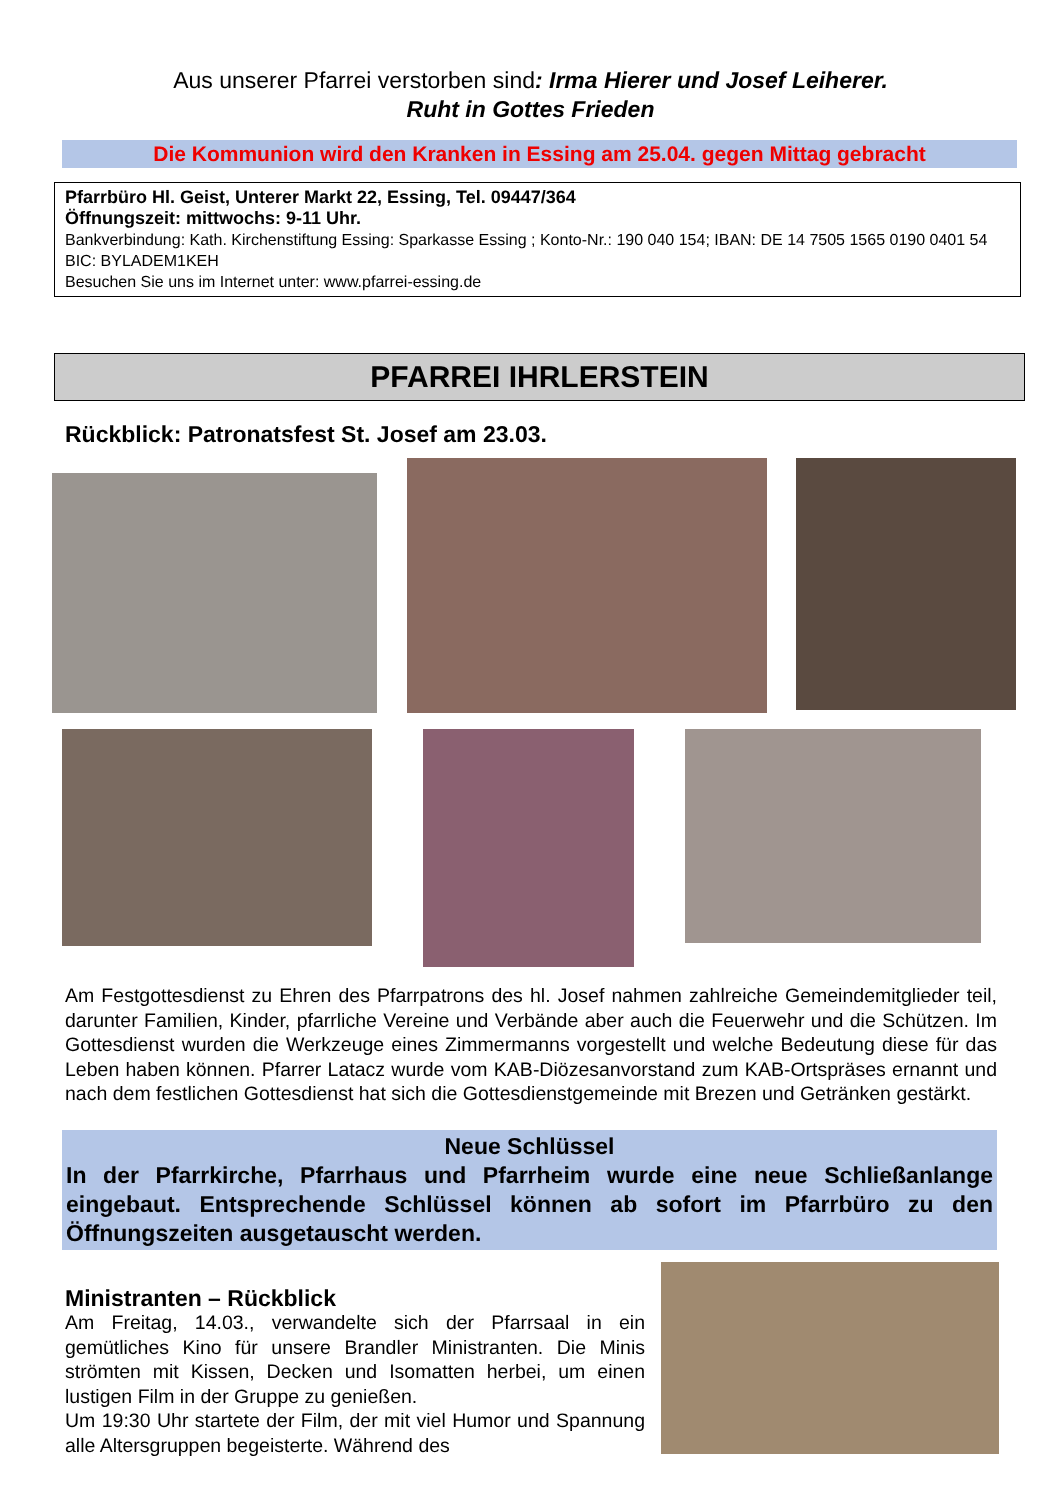Aus unserer Pfarrei verstorben sind: Irma Hierer und Josef Leiherer.
Ruht in Gottes Frieden
Die Kommunion wird den Kranken in Essing am 25.04. gegen Mittag gebracht
Pfarrbüro Hl. Geist, Unterer Markt 22, Essing, Tel. 09447/364
Öffnungszeit: mittwochs: 9-11 Uhr.
Bankverbindung: Kath. Kirchenstiftung Essing: Sparkasse Essing ; Konto-Nr.: 190 040 154; IBAN: DE 14 7505 1565 0190 0401 54 BIC: BYLADEM1KEH
Besuchen Sie uns im Internet unter: www.pfarrei-essing.de
PFARREI IHRLERSTEIN
Rückblick: Patronatsfest St. Josef am 23.03.
Am Festgottesdienst zu Ehren des Pfarrpatrons des hl. Josef nahmen zahlreiche Gemeindemitglieder teil, darunter Familien, Kinder, pfarrliche Vereine und Verbände aber auch die Feuerwehr und die Schützen. Im Gottesdienst wurden die Werkzeuge eines Zimmermanns vorgestellt und welche Bedeutung diese für das Leben haben können. Pfarrer Latacz wurde vom KAB-Diözesanvorstand zum KAB-Ortspräses ernannt und nach dem festlichen Gottesdienst hat sich die Gottesdienstgemeinde mit Brezen und Getränken gestärkt.
Neue Schlüssel
In der Pfarrkirche, Pfarrhaus und Pfarrheim wurde eine neue Schließanlange eingebaut. Entsprechende Schlüssel können ab sofort im Pfarrbüro zu den Öffnungszeiten ausgetauscht werden.
Ministranten – Rückblick
Am Freitag, 14.03., verwandelte sich der Pfarrsaal in ein gemütliches Kino für unsere Brandler Ministranten. Die Minis strömten mit Kissen, Decken und Isomatten herbei, um einen lustigen Film in der Gruppe zu genießen.
Um 19:30 Uhr startete der Film, der mit viel Humor und Spannung alle Altersgruppen begeisterte. Während des